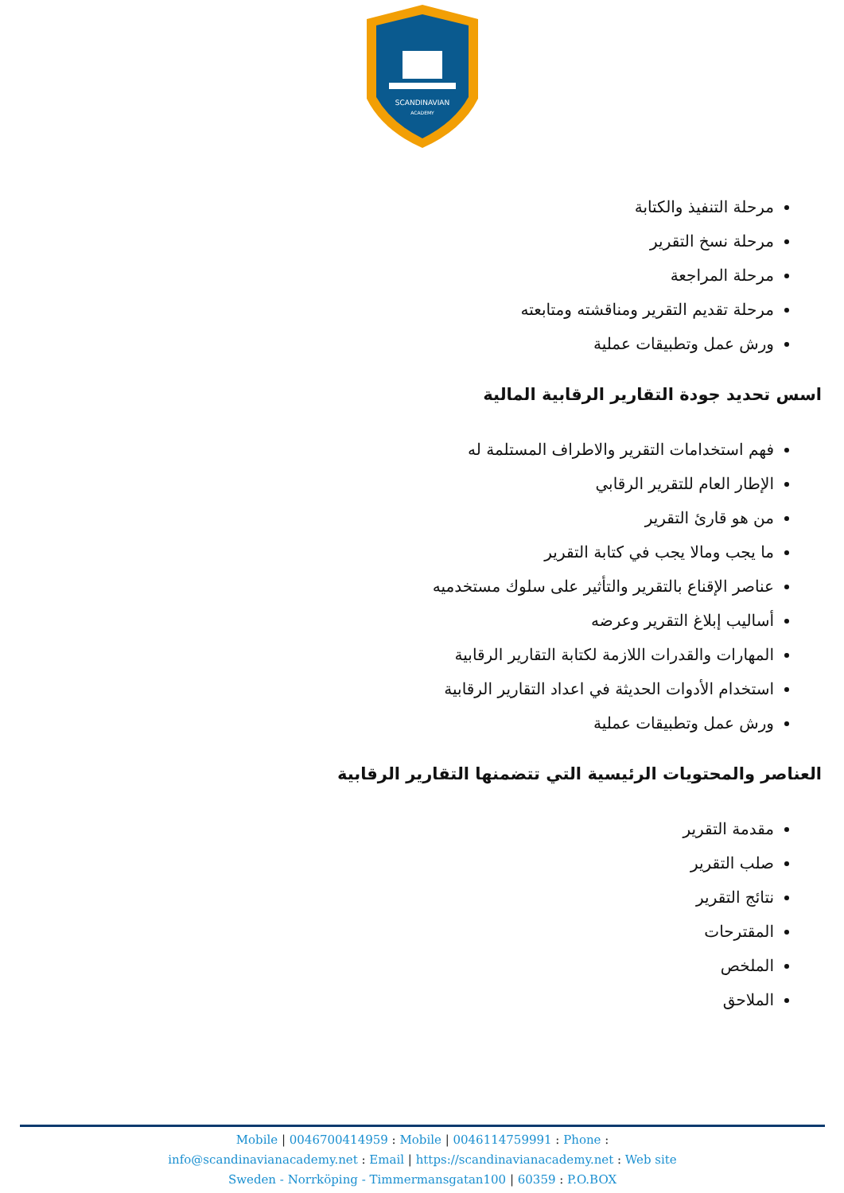SCANDINAVIAN
ACADEMY
مرحلة التنفيذ والكتابة
مرحلة نسخ التقرير
مرحلة المراجعة
مرحلة تقديم التقرير ومناقشته ومتابعته
ورش عمل وتطبيقات عملية
اسس تحديد جودة التقارير الرقابية المالية
فهم استخدامات التقرير والاطراف المستلمة له
الإطار العام للتقرير الرقابي
من هو قارئ التقرير
ما يجب ومالا يجب في كتابة التقرير
عناصر الإقناع بالتقرير والتأثير على سلوك مستخدميه
أساليب إبلاغ التقرير وعرضه
المهارات والقدرات اللازمة لكتابة التقارير الرقابية
استخدام الأدوات الحديثة في اعداد التقارير الرقابية
ورش عمل وتطبيقات عملية
العناصر والمحتويات الرئيسية التي تتضمنها التقارير الرقابية
مقدمة التقرير
صلب التقرير
نتائج التقرير
المقترحات
الملخص
الملاحق
Mobile | 0046700414959 : Mobile | 0046114759991 : Phone :
info@scandinavianacademy.net : Email | https://scandinavianacademy.net : Web site
Sweden - Norrköping - Timmermansgatan100 | 60359 : P.O.BOX